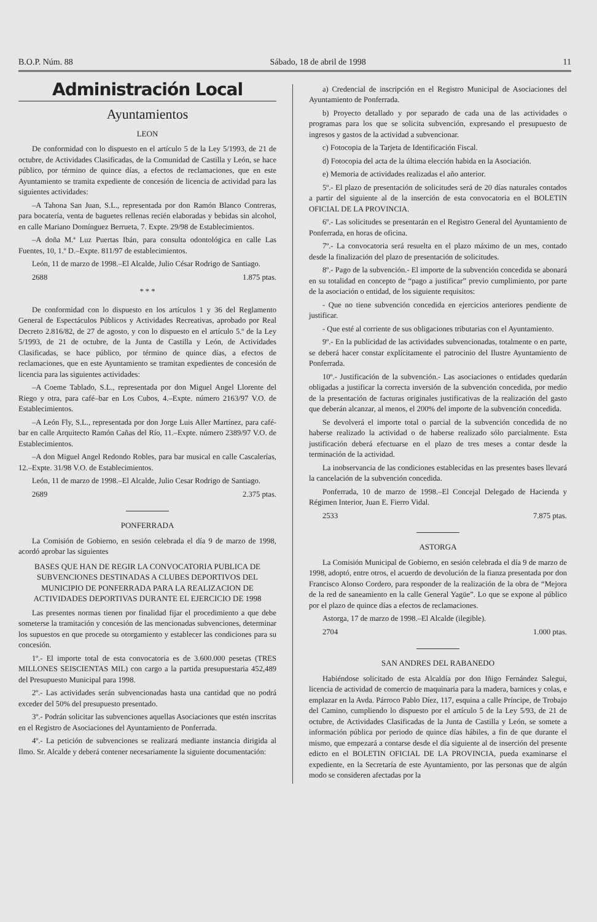B.O.P. Núm. 88 Sábado, 18 de abril de 1998 11
Administración Local
Ayuntamientos
LEON
De conformidad con lo dispuesto en el artículo 5 de la Ley 5/1993, de 21 de octubre, de Actividades Clasificadas, de la Comunidad de Castilla y León, se hace público, por término de quince días, a efectos de reclamaciones, que en este Ayuntamiento se tramita expediente de concesión de licencia de actividad para las siguientes actividades:
–A Tahona San Juan, S.L., representada por don Ramón Blanco Contreras, para bocatería, venta de baguetes rellenas recién elaboradas y bebidas sin alcohol, en calle Mariano Domínguez Berrueta, 7. Expte. 29/98 de Establecimientos.
–A doña M.ª Luz Puertas Ibán, para consulta odontológica en calle Las Fuentes, 10, 1.º D.–Expte. 811/97 de establecimientos.
León, 11 de marzo de 1998.–El Alcalde, Julio César Rodrigo de Santiago.
2688 1.875 ptas.
* * *
De conformidad con lo dispuesto en los artículos 1 y 36 del Reglamento General de Espectáculos Públicos y Actividades Recreativas, aprobado por Real Decreto 2.816/82, de 27 de agosto, y con lo dispuesto en el artículo 5.º de la Ley 5/1993, de 21 de octubre, de la Junta de Castilla y León, de Actividades Clasificadas, se hace público, por término de quince días, a efectos de reclamaciones, que en este Ayuntamiento se tramitan expedientes de concesión de licencia para las siguientes actividades:
–A Coeme Tablado, S.L., representada por don Miguel Angel Llorente del Riego y otra, para café–bar en Los Cubos, 4.–Expte. número 2163/97 V.O. de Establecimientos.
–A León Fly, S.L., representada por don Jorge Luis Aller Martínez, para café-bar en calle Arquitecto Ramón Cañas del Río, 11.–Expte. número 2389/97 V.O. de Establecimientos.
–A don Miguel Angel Redondo Robles, para bar musical en calle Cascalerías, 12.–Expte. 31/98 V.O. de Establecimientos.
León, 11 de marzo de 1998.–El Alcalde, Julio Cesar Rodrigo de Santiago.
2689 2.375 ptas.
PONFERRADA
La Comisión de Gobierno, en sesión celebrada el día 9 de marzo de 1998, acordó aprobar las siguientes
BASES QUE HAN DE REGIR LA CONVOCATORIA PUBLICA DE SUBVENCIONES DESTINADAS A CLUBES DEPORTIVOS DEL MUNICIPIO DE PONFERRADA PARA LA REALIZACION DE ACTIVIDADES DEPORTIVAS DURANTE EL EJERCICIO DE 1998
Las presentes normas tienen por finalidad fijar el procedimiento a que debe someterse la tramitación y concesión de las mencionadas subvenciones, determinar los supuestos en que procede su otorgamiento y establecer las condiciones para su concesión.
1º.- El importe total de esta convocatoria es de 3.600.000 pesetas (TRES MILLONES SEISCIENTAS MIL) con cargo a la partida presupuestaria 452,489 del Presupuesto Municipal para 1998.
2º.- Las actividades serán subvencionadas hasta una cantidad que no podrá exceder del 50% del presupuesto presentado.
3º.- Podrán solicitar las subvenciones aquellas Asociaciones que estén inscritas en el Registro de Asociaciones del Ayuntamiento de Ponferrada.
4º.- La petición de subvenciones se realizará mediante instancia dirigida al Ilmo. Sr. Alcalde y deberá contener necesariamente la siguiente documentación:
a) Credencial de inscripción en el Registro Municipal de Asociaciones del Ayuntamiento de Ponferrada.
b) Proyecto detallado y por separado de cada una de las actividades o programas para los que se solicita subvención, expresando el presupuesto de ingresos y gastos de la actividad a subvencionar.
c) Fotocopia de la Tarjeta de Identificación Fiscal.
d) Fotocopia del acta de la última elección habida en la Asociación.
e) Memoria de actividades realizadas el año anterior.
5º.- El plazo de presentación de solicitudes será de 20 días naturales contados a partir del siguiente al de la inserción de esta convocatoria en el BOLETIN OFICIAL DE LA PROVINCIA.
6º.- Las solicitudes se presentarán en el Registro General del Ayuntamiento de Ponferrada, en horas de oficina.
7º.- La convocatoria será resuelta en el plazo máximo de un mes, contado desde la finalización del plazo de presentación de solicitudes.
8º.- Pago de la subvención.- El importe de la subvención concedida se abonará en su totalidad en concepto de “pago a justificar” previo cumplimiento, por parte de la asociación o entidad, de los siguiente requisitos:
- Que no tiene subvención concedida en ejercicios anteriores pendiente de justificar.
- Que esté al corriente de sus obligaciones tributarias con el Ayuntamiento.
9º.- En la publicidad de las actividades subvencionadas, totalmente o en parte, se deberá hacer constar explícitamente el patrocinio del Ilustre Ayuntamiento de Ponferrada.
10º.- Justificación de la subvención.- Las asociaciones o entidades quedarán obligadas a justificar la correcta inversión de la subvención concedida, por medio de la presentación de facturas originales justificativas de la realización del gasto que deberán alcanzar, al menos, el 200% del importe de la subvención concedida.
Se devolverá el importe total o parcial de la subvención concedida de no haberse realizado la actividad o de haberse realizado sólo parcialmente. Esta justificación deberá efectuarse en el plazo de tres meses a contar desde la terminación de la actividad.
La inobservancia de las condiciones establecidas en las presentes bases llevará la cancelación de la subvención concedida.
Ponferrada, 10 de marzo de 1998.–El Concejal Delegado de Hacienda y Régimen Interior, Juan E. Fierro Vidal.
2533 7.875 ptas.
ASTORGA
La Comisión Municipal de Gobierno, en sesión celebrada el día 9 de marzo de 1998, adoptó, entre otros, el acuerdo de devolución de la fianza presentada por don Francisco Alonso Cordero, para responder de la realización de la obra de “Mejora de la red de saneamiento en la calle General Yagüe”. Lo que se expone al público por el plazo de quince días a efectos de reclamaciones.
Astorga, 17 de marzo de 1998.–El Alcalde (ilegible).
2704 1.000 ptas.
SAN ANDRES DEL RABANEDO
Habiéndose solicitado de esta Alcaldía por don Iñigo Fernández Salegui, licencia de actividad de comercio de maquinaria para la madera, barnices y colas, e emplazar en la Avda. Párroco Pablo Díez, 117, esquina a calle Príncipe, de Trobajo del Camino, cumpliendo lo dispuesto por el artículo 5 de la Ley 5/93, de 21 de octubre, de Actividades Clasificadas de la Junta de Castilla y León, se somete a información pública por periodo de quince días hábiles, a fin de que durante el mismo, que empezará a contarse desde el día siguiente al de inserción del presente edicto en el BOLETIN OFICIAL DE LA PROVINCIA, pueda examinarse el expediente, en la Secretaría de este Ayuntamiento, por las personas que de algún modo se consideren afectadas por la